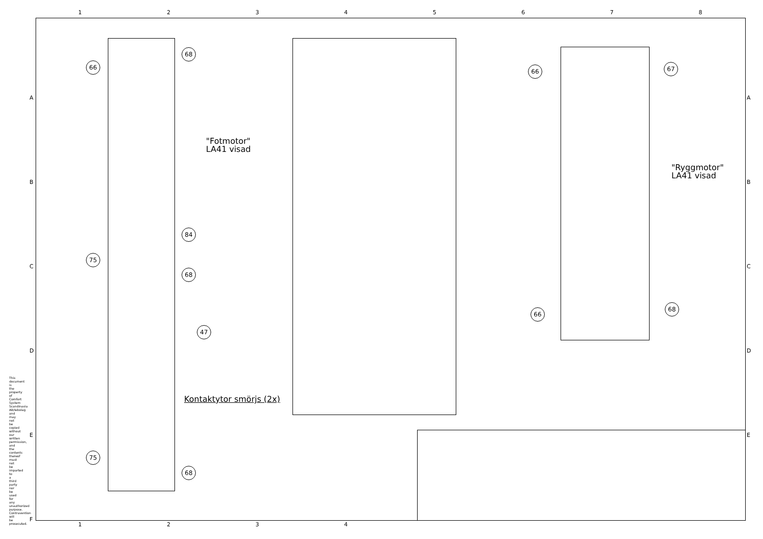12345678
A
B
C
D
E
F
A
B
C
D
E
66
68
"Fotmotor"
LA41 visad
84
75
68
47
Kontaktytor smörjs (2x)
75
68
66 67
"Ryggmotor"
LA41 visad
66
68
This document is the property of Comfort System Scandinavia AB/Iebolag and may not be copied without our written permission, and the contents thereof must not be imparted to a third party nor be used for any unauthorized purpose. Contravention will be prosecuted.
1234